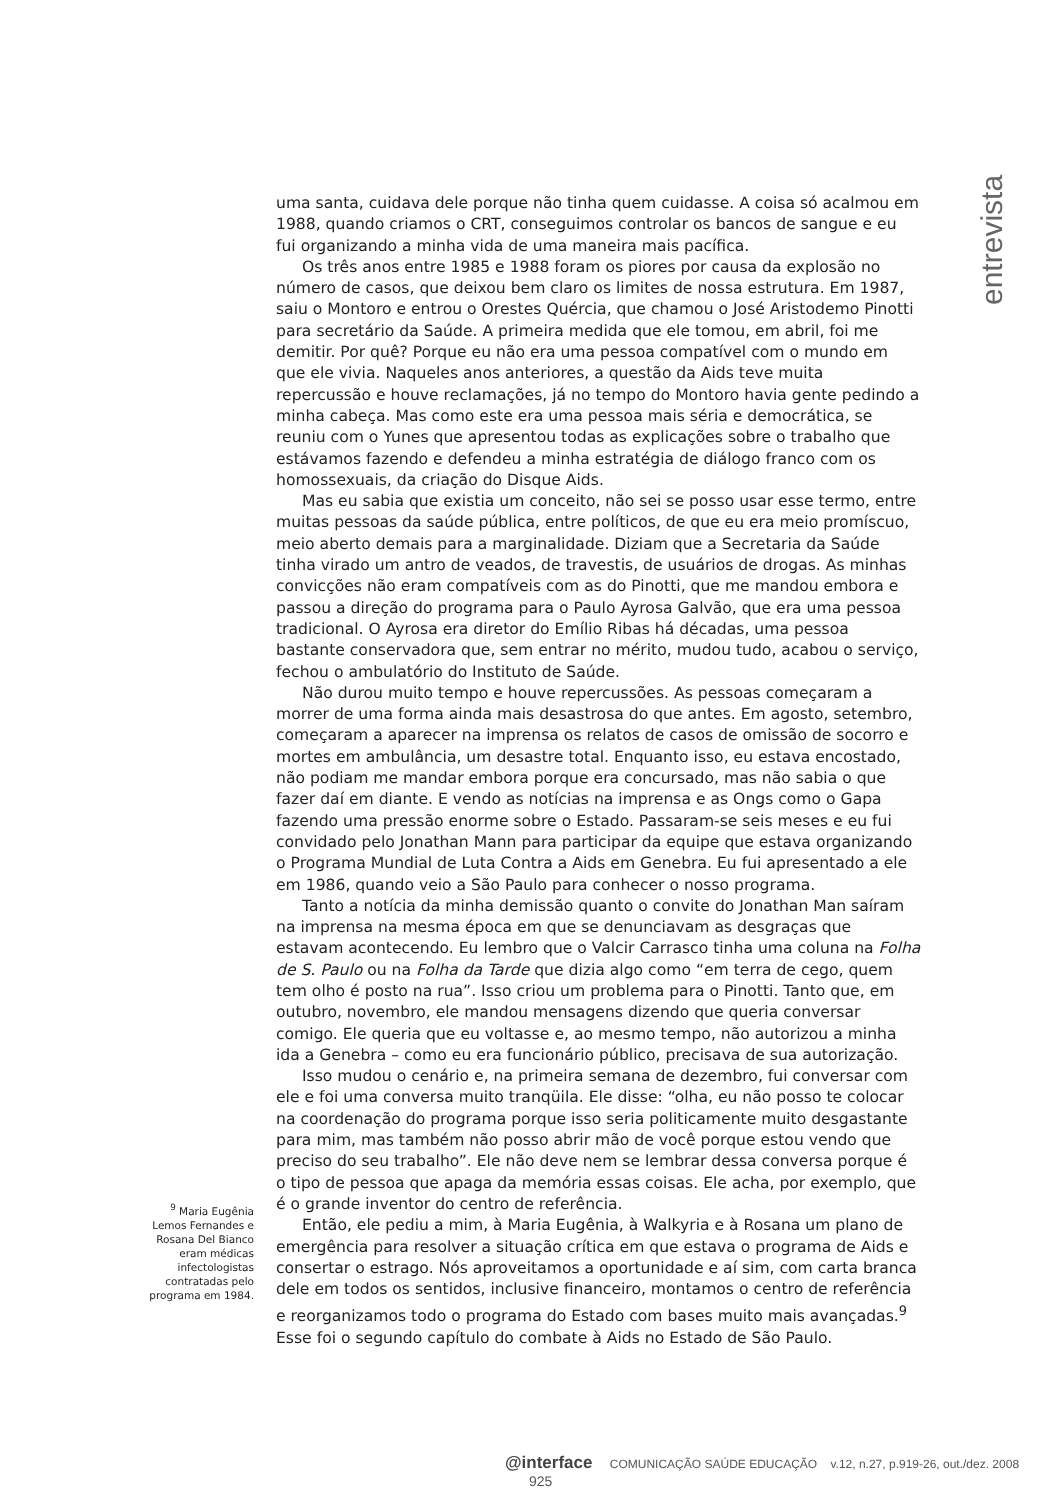entrevista
uma santa, cuidava dele porque não tinha quem cuidasse. A coisa só acalmou em 1988, quando criamos o CRT, conseguimos controlar os bancos de sangue e eu fui organizando a minha vida de uma maneira mais pacífica.
Os três anos entre 1985 e 1988 foram os piores por causa da explosão no número de casos, que deixou bem claro os limites de nossa estrutura. Em 1987, saiu o Montoro e entrou o Orestes Quércia, que chamou o José Aristodemo Pinotti para secretário da Saúde. A primeira medida que ele tomou, em abril, foi me demitir. Por quê? Porque eu não era uma pessoa compatível com o mundo em que ele vivia. Naqueles anos anteriores, a questão da Aids teve muita repercussão e houve reclamações, já no tempo do Montoro havia gente pedindo a minha cabeça. Mas como este era uma pessoa mais séria e democrática, se reuniu com o Yunes que apresentou todas as explicações sobre o trabalho que estávamos fazendo e defendeu a minha estratégia de diálogo franco com os homossexuais, da criação do Disque Aids.
Mas eu sabia que existia um conceito, não sei se posso usar esse termo, entre muitas pessoas da saúde pública, entre políticos, de que eu era meio promíscuo, meio aberto demais para a marginalidade. Diziam que a Secretaria da Saúde tinha virado um antro de veados, de travestis, de usuários de drogas. As minhas convicções não eram compatíveis com as do Pinotti, que me mandou embora e passou a direção do programa para o Paulo Ayrosa Galvão, que era uma pessoa tradicional. O Ayrosa era diretor do Emílio Ribas há décadas, uma pessoa bastante conservadora que, sem entrar no mérito, mudou tudo, acabou o serviço, fechou o ambulatório do Instituto de Saúde.
Não durou muito tempo e houve repercussões. As pessoas começaram a morrer de uma forma ainda mais desastrosa do que antes. Em agosto, setembro, começaram a aparecer na imprensa os relatos de casos de omissão de socorro e mortes em ambulância, um desastre total. Enquanto isso, eu estava encostado, não podiam me mandar embora porque era concursado, mas não sabia o que fazer daí em diante. E vendo as notícias na imprensa e as Ongs como o Gapa fazendo uma pressão enorme sobre o Estado. Passaram-se seis meses e eu fui convidado pelo Jonathan Mann para participar da equipe que estava organizando o Programa Mundial de Luta Contra a Aids em Genebra. Eu fui apresentado a ele em 1986, quando veio a São Paulo para conhecer o nosso programa.
Tanto a notícia da minha demissão quanto o convite do Jonathan Man saíram na imprensa na mesma época em que se denunciavam as desgraças que estavam acontecendo. Eu lembro que o Valcir Carrasco tinha uma coluna na Folha de S. Paulo ou na Folha da Tarde que dizia algo como “em terra de cego, quem tem olho é posto na rua”. Isso criou um problema para o Pinotti. Tanto que, em outubro, novembro, ele mandou mensagens dizendo que queria conversar comigo. Ele queria que eu voltasse e, ao mesmo tempo, não autorizou a minha ida a Genebra – como eu era funcionário público, precisava de sua autorização.
Isso mudou o cenário e, na primeira semana de dezembro, fui conversar com ele e foi uma conversa muito tranqüila. Ele disse: “olha, eu não posso te colocar na coordenação do programa porque isso seria politicamente muito desgastante para mim, mas também não posso abrir mão de você porque estou vendo que preciso do seu trabalho”. Ele não deve nem se lembrar dessa conversa porque é o tipo de pessoa que apaga da memória essas coisas. Ele acha, por exemplo, que é o grande inventor do centro de referência.
Então, ele pediu a mim, à Maria Eugênia, à Walkyria e à Rosana um plano de emergência para resolver a situação crítica em que estava o programa de Aids e consertar o estrago. Nós aproveitamos a oportunidade e aí sim, com carta branca dele em todos os sentidos, inclusive financeiro, montamos o centro de referência e reorganizamos todo o programa do Estado com bases muito mais avançadas.<sup>9</sup> Esse foi o segundo capítulo do combate à Aids no Estado de São Paulo.
<sup>9</sup> Maria Eugênia Lemos Fernandes e Rosana Del Bianco eram médicas infectologistas contratadas pelo programa em 1984.
@interface COMUNICAÇÃO SAÚDE EDUCAÇÃO v.12, n.27, p.919-26, out./dez. 2008 925